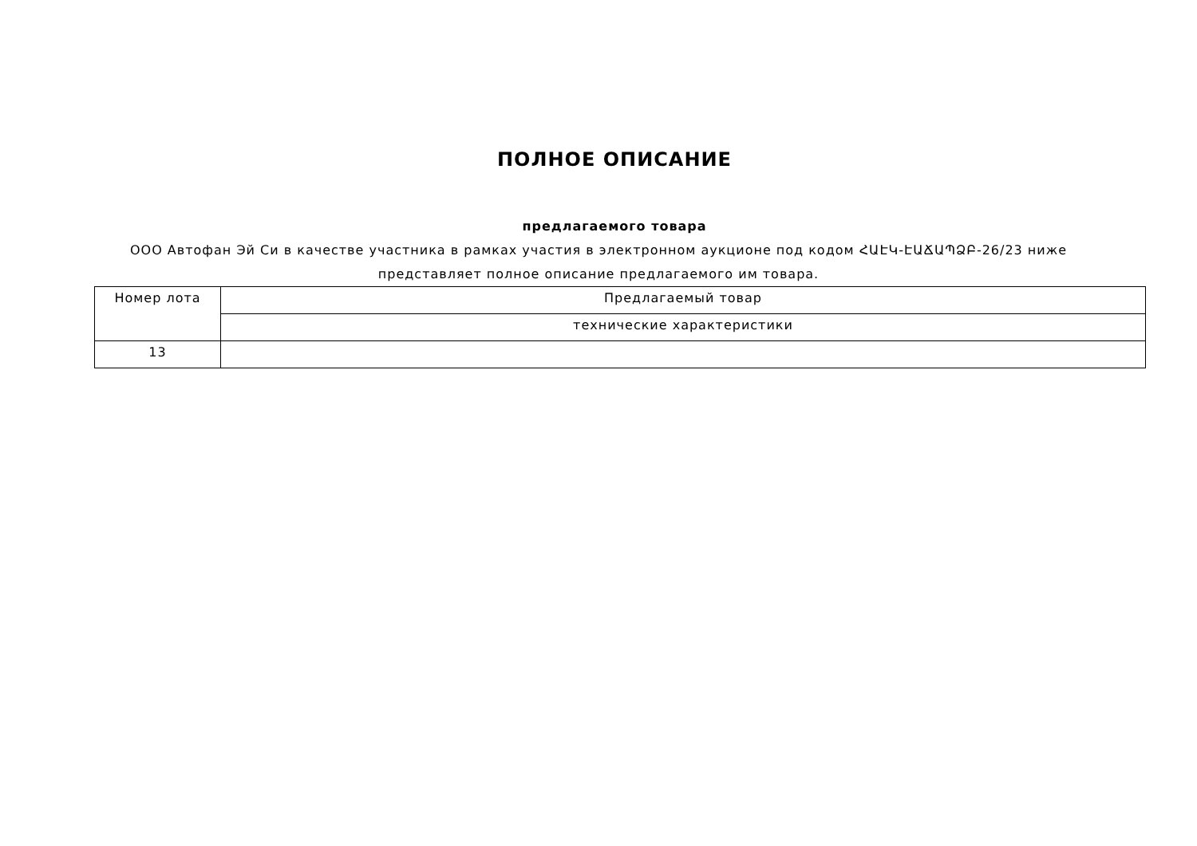ПОЛНОЕ ОПИСАНИЕ
предлагаемого товара
ООО Автофан Эй Си в качестве участника в рамках участия в электронном аукционе под кодом ՀԱԷԿ-ԷԱՃԱՊՁԲ-26/23 ниже представляет полное описание предлагаемого им товара.
| Номер лота | Предлагаемый товар |
| --- | --- |
| | технические характеристики |
| 13 | |